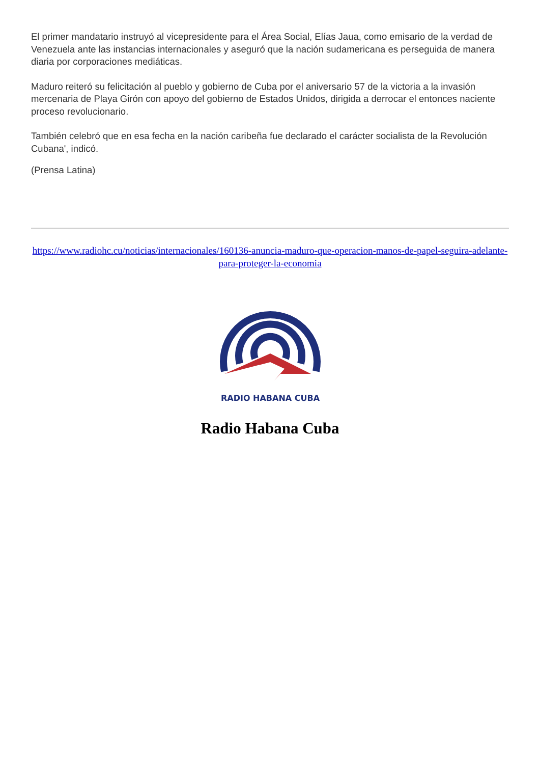El primer mandatario instruyó al vicepresidente para el Área Social, Elías Jaua, como emisario de la verdad de Venezuela ante las instancias internacionales y aseguró que la nación sudamericana es perseguida de manera diaria por corporaciones mediáticas.
Maduro reiteró su felicitación al pueblo y gobierno de Cuba por el aniversario 57 de la victoria a la invasión mercenaria de Playa Girón con apoyo del gobierno de Estados Unidos, dirigida a derrocar el entonces naciente proceso revolucionario.
También celebró que en esa fecha en la nación caribeña fue declarado el carácter socialista de la Revolución Cubana', indicó.
(Prensa Latina)
https://www.radiohc.cu/noticias/internacionales/160136-anuncia-maduro-que-operacion-manos-de-papel-seguira-adelante-para-proteger-la-economia
RADIO HABANA CUBA
Radio Habana Cuba